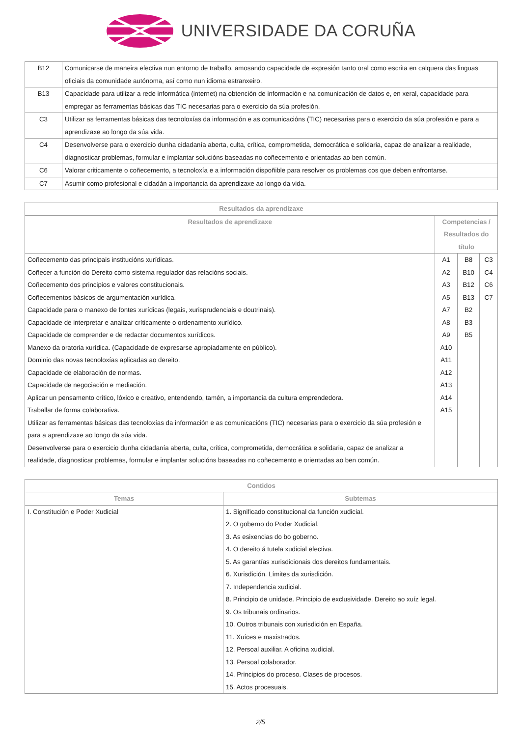UNIVERSIDADE DA CORUÑA
| B12 | Comunicarse de maneira efectiva nun entorno de traballo, amosando capacidade de expresión tanto oral como escrita en calquera das linguas oficiais da comunidade autónoma, así como nun idioma estranxeiro. |
| B13 | Capacidade para utilizar a rede informática (internet) na obtención de información e na comunicación de datos e, en xeral, capacidade para empregar as ferramentas básicas das TIC necesarias para o exercicio da súa profesión. |
| C3 | Utilizar as ferramentas básicas das tecnoloxías da información e as comunicacións (TIC) necesarias para o exercicio da súa profesión e para a aprendizaxe ao longo da súa vida. |
| C4 | Desenvolverse para o exercicio dunha cidadanía aberta, culta, crítica, comprometida, democrática e solidaria, capaz de analizar a realidade, diagnosticar problemas, formular e implantar solucións baseadas no coñecemento e orientadas ao ben común. |
| C6 | Valorar criticamente o coñecemento, a tecnoloxía e a información dispoñible para resolver os problemas cos que deben enfrontarse. |
| C7 | Asumir como profesional e cidadán a importancia da aprendizaxe ao longo da vida. |
| Resultados da aprendizaxe | | | |
| --- | --- | --- | --- |
| Resultados de aprendizaxe | Competencias / Resultados do título | | |
| Coñecemento das principais institucións xurídicas. | A1 | B8 | C3 |
| Coñecer a función do Dereito como sistema regulador das relacións sociais. | A2 | B10 | C4 |
| Coñecemento dos principios e valores constitucionais. | A3 | B12 | C6 |
| Coñecementos básicos de argumentación xurídica. | A5 | B13 | C7 |
| Capacidade para o manexo de fontes xurídicas (legais, xurisprudenciais e doutrinais). | A7 | B2 | |
| Capacidade de interpretar e analizar críticamente o ordenamento xurídico. | A8 | B3 | |
| Capacidade de comprender e de redactar documentos xurídicos. | A9 | B5 | |
| Manexo da oratoria xurídica. (Capacidade de expresarse apropiadamente en público). | A10 | | |
| Dominio das novas tecnoloxías aplicadas ao dereito. | A11 | | |
| Capacidade de elaboración de normas. | A12 | | |
| Capacidade de negociación e mediación. | A13 | | |
| Aplicar un pensamento crítico, lóxico e creativo, entendendo, tamén, a importancia da cultura emprendedora. | A14 | | |
| Traballar de forma colaborativa. | A15 | | |
| Utilizar as ferramentas básicas das tecnoloxías da información e as comunicacións (TIC) necesarias para o exercicio da súa profesión e para a aprendizaxe ao longo da súa vida. | | | |
| Desenvolverse para o exercicio dunha cidadanía aberta, culta, crítica, comprometida, democrática e solidaria, capaz de analizar a realidade, diagnosticar problemas, formular e implantar solucións baseadas no coñecemento e orientadas ao ben común. | | | |
| Contidos | |
| --- | --- |
| Temas | Subtemas |
| I. Constitución e Poder Xudicial | 1. Significado constitucional da función xudicial. 2. O goberno do Poder Xudicial. 3. As esixencias do bo goberno. 4. O dereito á tutela xudicial efectiva. 5. As garantías xurisdicionais dos dereitos fundamentais. 6. Xurisdición. Límites da xurisdición. 7. Independencia xudicial. 8. Principio de unidade. Principio de exclusividade. Dereito ao xuíz legal. 9. Os tribunais ordinarios. 10. Outros tribunais con xurisdición en España. 11. Xuíces e maxistrados. 12. Persoal auxiliar. A oficina xudicial. 13. Persoal colaborador. 14. Principios do proceso. Clases de procesos. 15. Actos procesuais. |
2/5